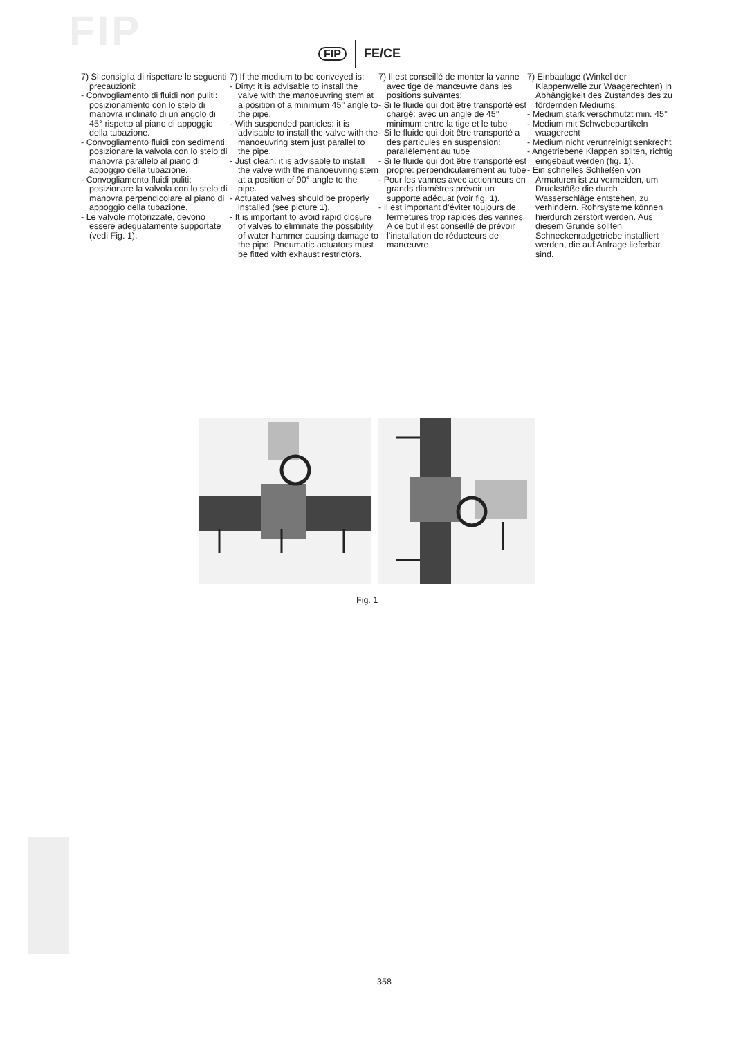FIP FIP FE/CE
7) Si consiglia di rispettare le seguenti precauzioni:
- Convogliamento di fluidi non puliti: posizionamento con lo stelo di manovra inclinato di un angolo di 45° rispetto al piano di appoggio della tubazione.
- Convogliamento fluidi con sedimenti: posizionare la valvola con lo stelo di manovra parallelo al piano di appoggio della tubazione.
- Convogliamento fluidi puliti: posizionare la valvola con lo stelo di manovra perpendicolare al piano di appoggio della tubazione.
- Le valvole motorizzate, devono essere adeguatamente supportate (vedi Fig. 1).
7) If the medium to be conveyed is:
- Dirty: it is advisable to install the valve with the manoeuvring stem at a position of a minimum 45° angle to the pipe.
- With suspended particles: it is advisable to install the valve with the manoeuvring stem just parallel to the pipe.
- Just clean: it is advisable to install the valve with the manoeuvring stem at a position of 90° angle to the pipe.
- Actuated valves should be properly installed (see picture 1).
- It is important to avoid rapid closure of valves to eliminate the possibility of water hammer causing damage to the pipe. Pneumatic actuators must be fitted with exhaust restrictors.
7) Il est conseillé de monter la vanne avec tige de manœuvre dans les positions suivantes:
- Si le fluide qui doit être transporté est chargé: avec un angle de 45° minimum entre la tige et le tube
- Si le fluide qui doit être transporté a des particules en suspension: parallèlement au tube
- Si le fluide qui doit être transporté est propre: perpendiculairement au tube
- Pour les vannes avec actionneurs en grands diamètres prévoir un supporte adéquat (voir fig. 1).
- Il est important d’éviter toujours de fermetures trop rapides des vannes. A ce but il est conseillé de prévoir l’installation de réducteurs de manœuvre.
7) Einbaulage (Winkel der Klappenwelle zur Waagerechten) in Abhängigkeit des Zustandes des zu fördernden Mediums:
- Medium stark verschmutzt min. 45°
- Medium mit Schwebepartikeln waagerecht
- Medium nicht verunreinigt senkrecht
- Angetriebene Klappen sollten, richtig eingebaut werden (fig. 1).
- Ein schnelles Schließen von Armaturen ist zu vermeiden, um Druckstöße die durch Wasserschläge entstehen, zu verhindern. Rohrsysteme können hierdurch zerstört werden. Aus diesem Grunde sollten Schneckenradgetriebe installiert werden, die auf Anfrage lieferbar sind.
Fig. 1
358